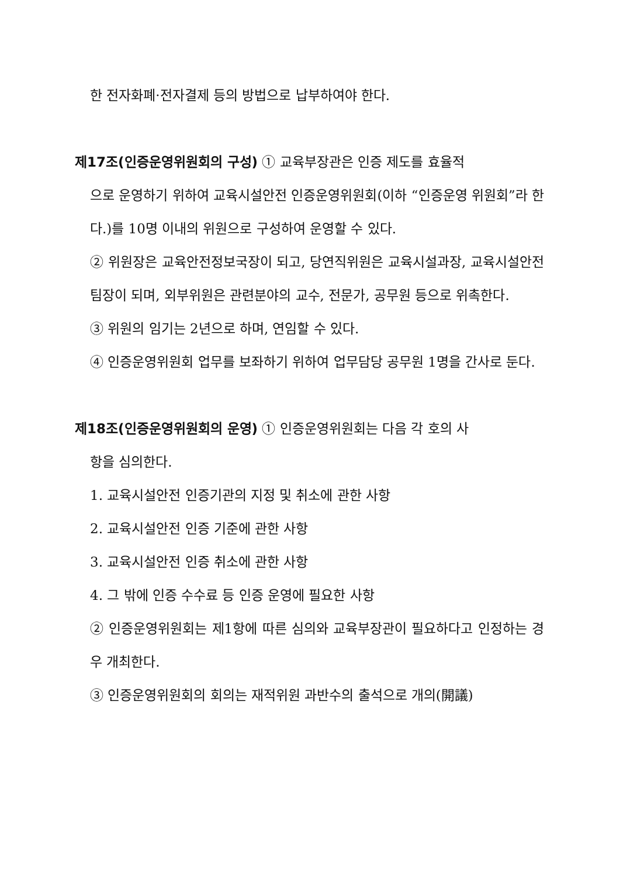한 전자화폐·전자결제 등의 방법으로 납부하여야 한다.
제17조(인증운영위원회의 구성) ① 교육부장관은 인증 제도를 효율적
으로 운영하기 위하여 교육시설안전 인증운영위원회(이하 “인증운영 위원회”라 한다.)를 10명 이내의 위원으로 구성하여 운영할 수 있다.
② 위원장은 교육안전정보국장이 되고, 당연직위원은 교육시설과장, 교육시설안전팀장이 되며, 외부위원은 관련분야의 교수, 전문가, 공무원 등으로 위촉한다.
③ 위원의 임기는 2년으로 하며, 연임할 수 있다.
④ 인증운영위원회 업무를 보좌하기 위하여 업무담당 공무원 1명을 간사로 둔다.
제18조(인증운영위원회의 운영) ① 인증운영위원회는 다음 각 호의 사
항을 심의한다.
1. 교육시설안전 인증기관의 지정 및 취소에 관한 사항
2. 교육시설안전 인증 기준에 관한 사항
3. 교육시설안전 인증 취소에 관한 사항
4. 그 밖에 인증 수수료 등 인증 운영에 필요한 사항
② 인증운영위원회는 제1항에 따른 심의와 교육부장관이 필요하다고 인정하는 경우 개최한다.
③ 인증운영위원회의 회의는 재적위원 과반수의 출석으로 개의(開議)